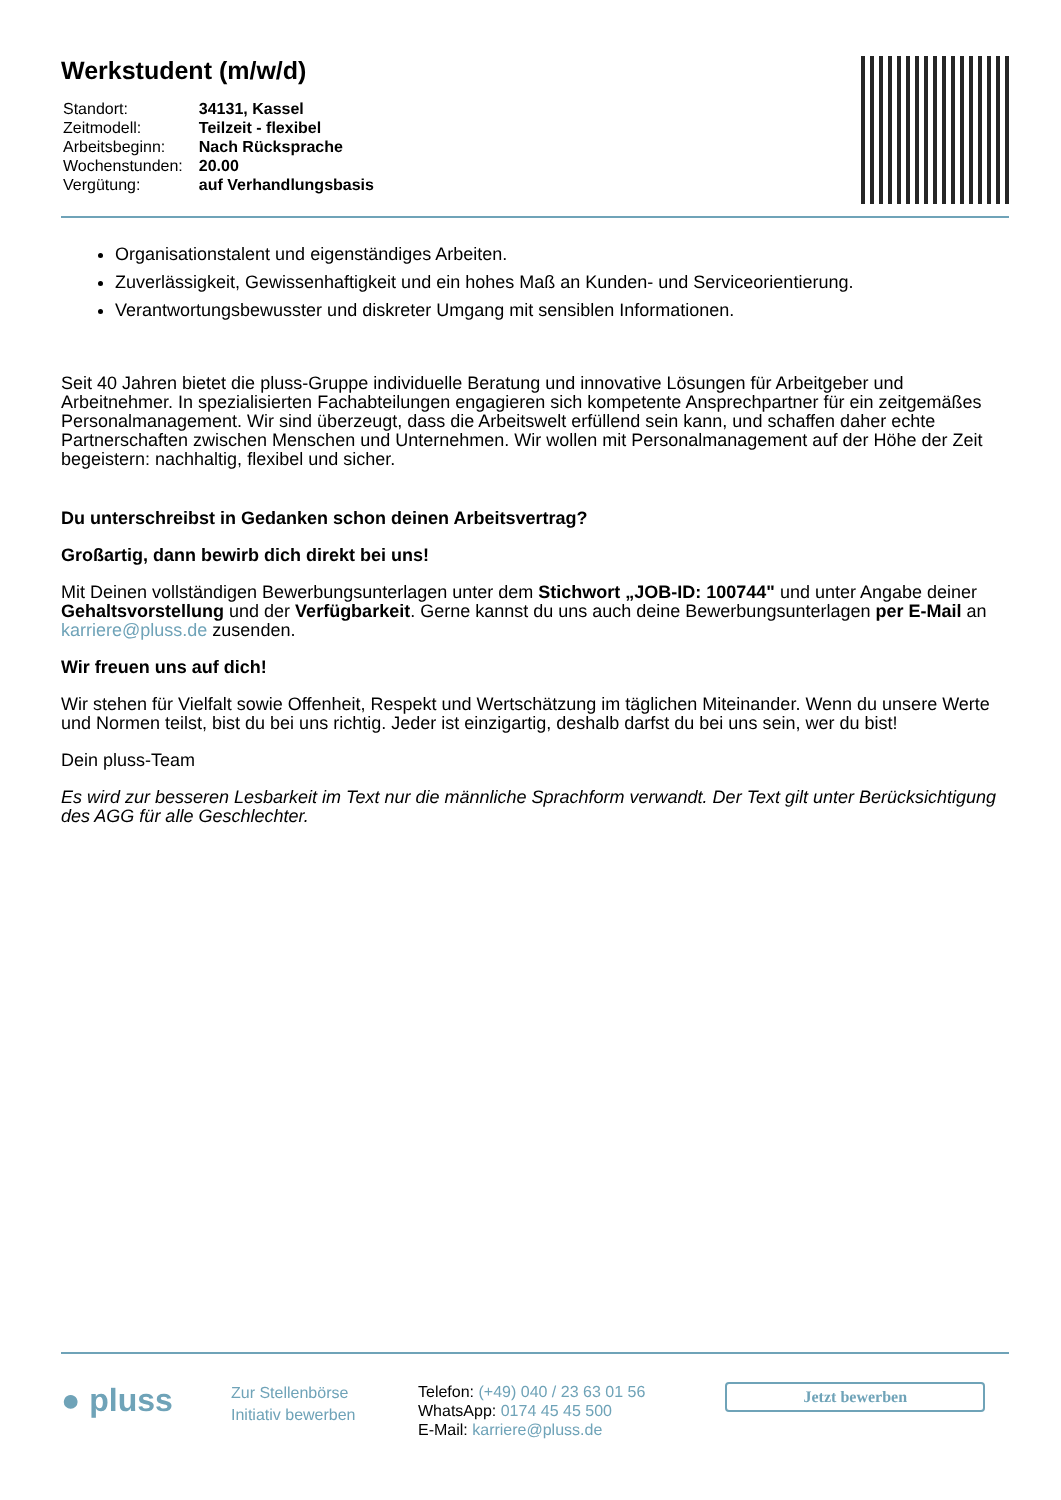Werkstudent (m/w/d)
| Standort: | 34131, Kassel |
| Zeitmodell: | Teilzeit - flexibel |
| Arbeitsbeginn: | Nach Rücksprache |
| Wochenstunden: | 20.00 |
| Vergütung: | auf Verhandlungsbasis |
Organisationstalent und eigenständiges Arbeiten.
Zuverlässigkeit, Gewissenhaftigkeit und ein hohes Maß an Kunden- und Serviceorientierung.
Verantwortungsbewusster und diskreter Umgang mit sensiblen Informationen.
Seit 40 Jahren bietet die pluss-Gruppe individuelle Beratung und innovative Lösungen für Arbeitgeber und Arbeitnehmer. In spezialisierten Fachabteilungen engagieren sich kompetente Ansprechpartner für ein zeitgemäßes Personalmanagement. Wir sind überzeugt, dass die Arbeitswelt erfüllend sein kann, und schaffen daher echte Partnerschaften zwischen Menschen und Unternehmen. Wir wollen mit Personalmanagement auf der Höhe der Zeit begeistern: nachhaltig, flexibel und sicher.
Du unterschreibst in Gedanken schon deinen Arbeitsvertrag?
Großartig, dann bewirb dich direkt bei uns!
Mit Deinen vollständigen Bewerbungsunterlagen unter dem Stichwort „JOB-ID: 100744" und unter Angabe deiner Gehaltsvorstellung und der Verfügbarkeit. Gerne kannst du uns auch deine Bewerbungsunterlagen per E-Mail an karriere@pluss.de zusenden.
Wir freuen uns auf dich!
Wir stehen für Vielfalt sowie Offenheit, Respekt und Wertschätzung im täglichen Miteinander. Wenn du unsere Werte und Normen teilst, bist du bei uns richtig. Jeder ist einzigartig, deshalb darfst du bei uns sein, wer du bist!
Dein pluss-Team
Es wird zur besseren Lesbarkeit im Text nur die männliche Sprachform verwandt. Der Text gilt unter Berücksichtigung des AGG für alle Geschlechter.
● pluss
Zur Stellenbörse
Initiativ bewerben
Telefon: (+49) 040 / 23 63 01 56
WhatsApp: 0174 45 45 500
E-Mail: karriere@pluss.de
Jetzt bewerben